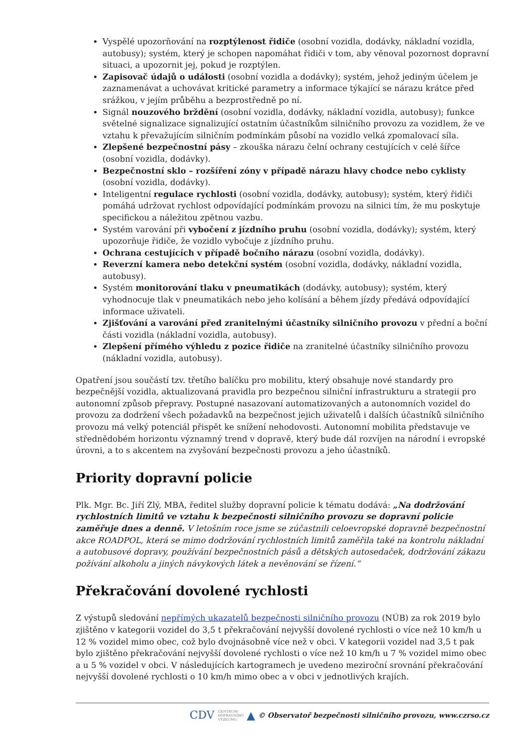Vyspělé upozorňování na rozptýlenost řidiče (osobní vozidla, dodávky, nákladní vozidla, autobusy); systém, který je schopen napomáhat řidiči v tom, aby věnoval pozornost dopravní situaci, a upozornit jej, pokud je rozptýlen.
Zapisovač údajů o události (osobní vozidla a dodávky); systém, jehož jediným účelem je zaznamenávat a uchovávat kritické parametry a informace týkající se nárazu krátce před srážkou, v jejím průběhu a bezprostředně po ní.
Signál nouzového brždění (osobní vozidla, dodávky, nákladní vozidla, autobusy); funkce světelné signalizace signalizující ostatním účastníkům silničního provozu za vozidlem, že ve vztahu k převažujícím silničním podmínkám působí na vozidlo velká zpomalovací síla.
Zlepšené bezpečnostní pásy – zkouška nárazu čelní ochrany cestujících v celé šířce (osobní vozidla, dodávky).
Bezpečnostní sklo – rozšíření zóny v případě nárazu hlavy chodce nebo cyklisty (osobní vozidla, dodávky).
Inteligentní regulace rychlosti (osobní vozidla, dodávky, autobusy); systém, který řidiči pomáhá udržovat rychlost odpovídající podmínkám provozu na silnici tím, že mu poskytuje specifickou a náležitou zpětnou vazbu.
Systém varování při vybočení z jízdního pruhu (osobní vozidla, dodávky); systém, který upozorňuje řidiče, že vozidlo vybočuje z jízdního pruhu.
Ochrana cestujících v případě bočního nárazu (osobní vozidla, dodávky).
Reverzní kamera nebo detekční systém (osobní vozidla, dodávky, nákladní vozidla, autobusy).
Systém monitorování tlaku v pneumatikách (dodávky, autobusy); systém, který vyhodnocuje tlak v pneumatikách nebo jeho kolísání a během jízdy předává odpovídající informace uživateli.
Zjišťování a varování před zranitelnými účastníky silničního provozu v přední a boční části vozidla (nákladní vozidla, autobusy).
Zlepšení přímého výhledu z pozice řidiče na zranitelné účastníky silničního provozu (nákladní vozidla, autobusy).
Opatření jsou součástí tzv. třetího balíčku pro mobilitu, který obsahuje nové standardy pro bezpečnější vozidla, aktualizovaná pravidla pro bezpečnou silniční infrastrukturu a strategii pro autonomní způsob přepravy. Postupné nasazovaní automatizovaných a autonomních vozidel do provozu za dodržení všech požadavků na bezpečnost jejich uživatelů i dalších účastníků silničního provozu má velký potenciál přispět ke snížení nehodovosti. Autonomní mobilita představuje ve střednědobém horizontu významný trend v dopravě, který bude dál rozvíjen na národní i evropské úrovni, a to s akcentem na zvyšování bezpečnosti provozu a jeho účastníků.
Priority dopravní policie
Plk. Mgr. Bc. Jiří Zlý, MBA, ředitel služby dopravní policie k tématu dodává: „Na dodržování rychlostních limitů ve vztahu k bezpečnosti silničního provozu se dopravní policie zaměřuje dnes a denně. V letošním roce jsme se zúčastnili celoevropské dopravně bezpečnostní akce ROADPOL, která se mimo dodržování rychlostních limitů zaměřila také na kontrolu nákladní a autobusové dopravy, používání bezpečnostních pásů a dětských autosedaček, dodržování zákazu požívání alkoholu a jiných návykových látek a nevěnování se řízení.“
Překračování dovolené rychlosti
Z výstupů sledování nepřímých ukazatelů bezpečnosti silničního provozu (NÚB) za rok 2019 bylo zjištěno v kategorii vozidel do 3,5 t překračování nejvyšší dovolené rychlosti o více než 10 km/h u 12 % vozidel mimo obec, což bylo dvojnásobně více než v obci. V kategorii vozidel nad 3,5 t pak bylo zjištěno překračování nejvyšší dovolené rychlosti o více než 10 km/h u 7 % vozidel mimo obec a u 5 % vozidel v obci. V následujících kartogramech je uvedeno meziroční srovnání překračování nejvyšší dovolené rychlosti o 10 km/h mimo obec a v obci v jednotlivých krajích.
CDV CENTRUM
DOPRAVNÍHO
VÝZKUMU ▲ © Observatoř bezpečnosti silničního provozu, www.czrso.cz